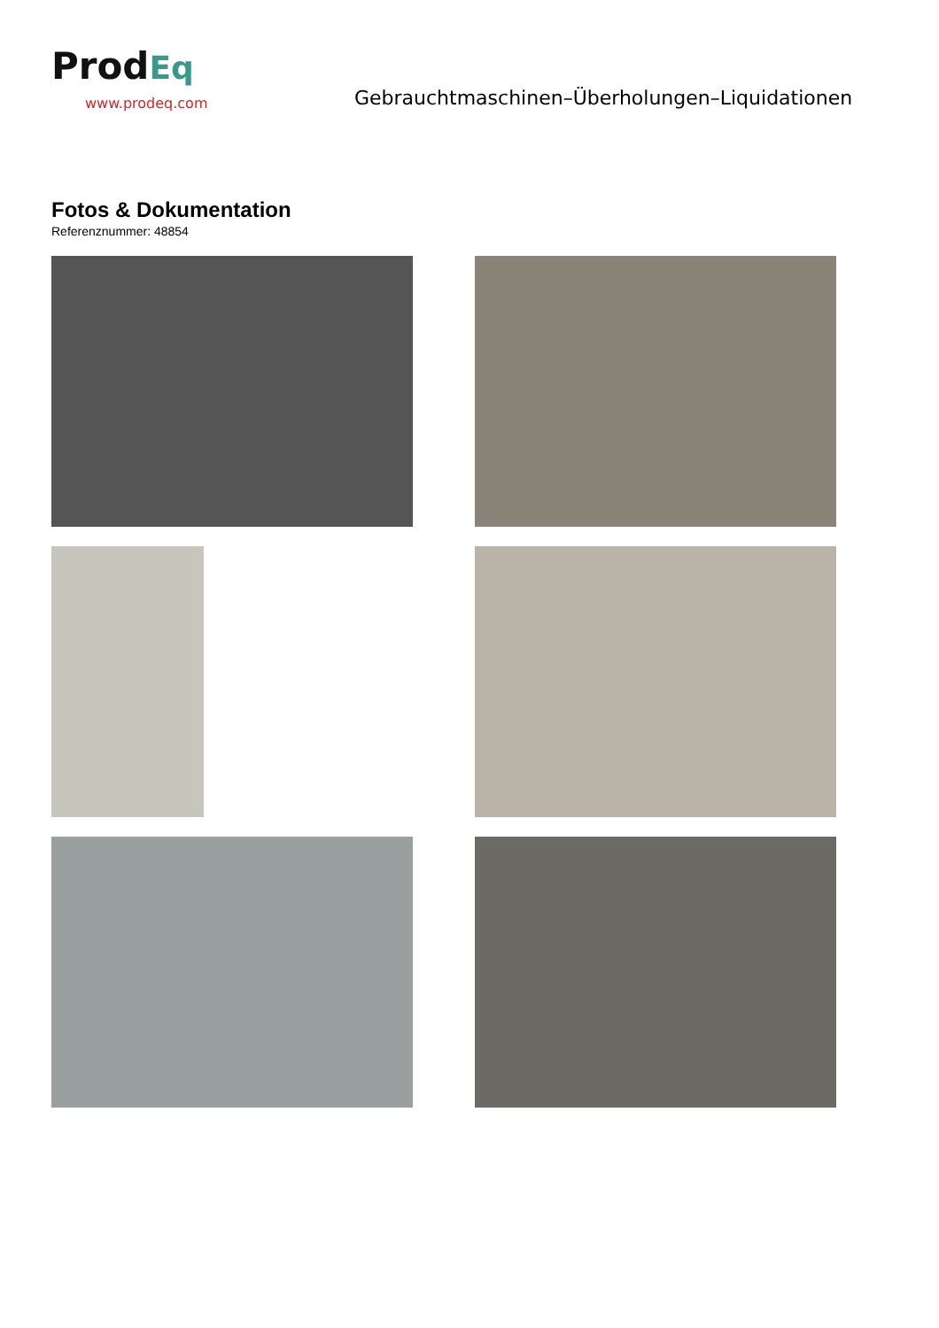ProdEq
www.prodeq.com
Gebrauchtmaschinen–Überholungen–Liquidationen
Fotos & Dokumentation
Referenznummer: 48854